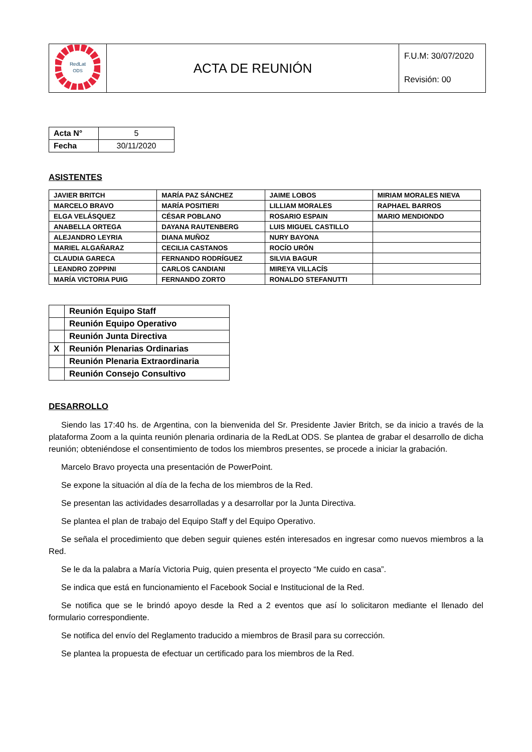| RedLat ODS | ACTA DE REUNIÓN | F.U.M: 30/07/2020 Revisión: 00 |
| Acta N° | 5 |
| Fecha | 30/11/2020 |
ASISTENTES
| JAVIER BRITCH | MARÍA PAZ SÁNCHEZ | JAIME LOBOS | MIRIAM MORALES NIEVA |
| MARCELO BRAVO | MARÍA POSITIERI | LILLIAM MORALES | RAPHAEL BARROS |
| ELGA VELÁSQUEZ | CÉSAR POBLANO | ROSARIO ESPAIN | MARIO MENDIONDO |
| ANABELLA ORTEGA | DAYANA RAUTENBERG | LUIS MIGUEL CASTILLO | |
| ALEJANDRO LEYRIA | DIANA MUÑOZ | NURY BAYONA | |
| MARIEL ALGAÑARAZ | CECILIA CASTANOS | ROCÍO URÓN | |
| CLAUDIA GARECA | FERNANDO RODRÍGUEZ | SILVIA BAGUR | |
| LEANDRO ZOPPINI | CARLOS CANDIANI | MIREYA VILLACÍS | |
| MARÍA VICTORIA PUIG | FERNANDO ZORTO | RONALDO STEFANUTTI | |
| | Reunión Equipo Staff |
| | Reunión Equipo Operativo |
| | Reunión Junta Directiva |
| X | Reunión Plenarias Ordinarias |
| | Reunión Plenaria Extraordinaria |
| | Reunión Consejo Consultivo |
DESARROLLO
Siendo las 17:40 hs. de Argentina, con la bienvenida del Sr. Presidente Javier Britch, se da inicio a través de la plataforma Zoom a la quinta reunión plenaria ordinaria de la RedLat ODS. Se plantea de grabar el desarrollo de dicha reunión; obteniéndose el consentimiento de todos los miembros presentes, se procede a iniciar la grabación.
Marcelo Bravo proyecta una presentación de PowerPoint.
Se expone la situación al día de la fecha de los miembros de la Red.
Se presentan las actividades desarrolladas y a desarrollar por la Junta Directiva.
Se plantea el plan de trabajo del Equipo Staff y del Equipo Operativo.
Se señala el procedimiento que deben seguir quienes estén interesados en ingresar como nuevos miembros a la Red.
Se le da la palabra a María Victoria Puig, quien presenta el proyecto “Me cuido en casa”.
Se indica que está en funcionamiento el Facebook Social e Institucional de la Red.
Se notifica que se le brindó apoyo desde la Red a 2 eventos que así lo solicitaron mediante el llenado del formulario correspondiente.
Se notifica del envío del Reglamento traducido a miembros de Brasil para su corrección.
Se plantea la propuesta de efectuar un certificado para los miembros de la Red.